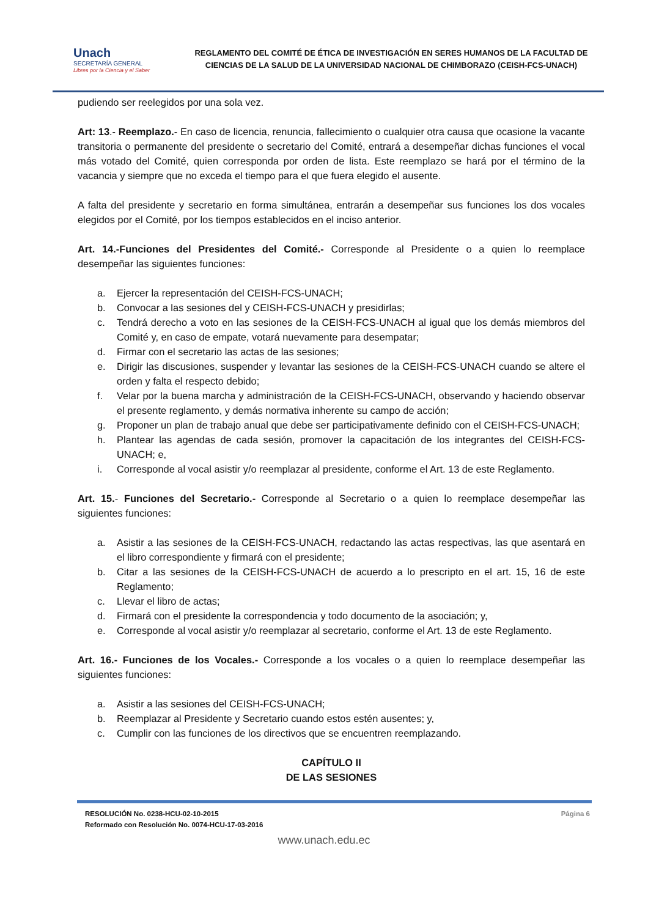Unach
SECRETARÍA GENERAL
Libres por la Ciencia y el Saber
REGLAMENTO DEL COMITÉ DE ÉTICA DE INVESTIGACIÓN EN SERES HUMANOS DE LA FACULTAD DE CIENCIAS DE LA SALUD DE LA UNIVERSIDAD NACIONAL DE CHIMBORAZO (CEISH-FCS-UNACH)
pudiendo ser reelegidos por una sola vez.
Art: 13.- Reemplazo.- En caso de licencia, renuncia, fallecimiento o cualquier otra causa que ocasione la vacante transitoria o permanente del presidente o secretario del Comité, entrará a desempeñar dichas funciones el vocal más votado del Comité, quien corresponda por orden de lista. Este reemplazo se hará por el término de la vacancia y siempre que no exceda el tiempo para el que fuera elegido el ausente.
A falta del presidente y secretario en forma simultánea, entrarán a desempeñar sus funciones los dos vocales elegidos por el Comité, por los tiempos establecidos en el inciso anterior.
Art. 14.-Funciones del Presidentes del Comité.- Corresponde al Presidente o a quien lo reemplace desempeñar las siguientes funciones:
a. Ejercer la representación del CEISH-FCS-UNACH;
b. Convocar a las sesiones del y CEISH-FCS-UNACH y presidirlas;
c. Tendrá derecho a voto en las sesiones de la CEISH-FCS-UNACH al igual que los demás miembros del Comité y, en caso de empate, votará nuevamente para desempatar;
d. Firmar con el secretario las actas de las sesiones;
e. Dirigir las discusiones, suspender y levantar las sesiones de la CEISH-FCS-UNACH cuando se altere el orden y falta el respecto debido;
f. Velar por la buena marcha y administración de la CEISH-FCS-UNACH, observando y haciendo observar el presente reglamento, y demás normativa inherente su campo de acción;
g. Proponer un plan de trabajo anual que debe ser participativamente definido con el CEISH-FCS-UNACH;
h. Plantear las agendas de cada sesión, promover la capacitación de los integrantes del CEISH-FCS-UNACH; e,
i. Corresponde al vocal asistir y/o reemplazar al presidente, conforme el Art. 13 de este Reglamento.
Art. 15.- Funciones del Secretario.- Corresponde al Secretario o a quien lo reemplace desempeñar las siguientes funciones:
a. Asistir a las sesiones de la CEISH-FCS-UNACH, redactando las actas respectivas, las que asentará en el libro correspondiente y firmará con el presidente;
b. Citar a las sesiones de la CEISH-FCS-UNACH de acuerdo a lo prescripto en el art. 15, 16 de este Reglamento;
c. Llevar el libro de actas;
d. Firmará con el presidente la correspondencia y todo documento de la asociación; y,
e. Corresponde al vocal asistir y/o reemplazar al secretario, conforme el Art. 13 de este Reglamento.
Art. 16.- Funciones de los Vocales.- Corresponde a los vocales o a quien lo reemplace desempeñar las siguientes funciones:
a. Asistir a las sesiones del CEISH-FCS-UNACH;
b. Reemplazar al Presidente y Secretario cuando estos estén ausentes; y,
c. Cumplir con las funciones de los directivos que se encuentren reemplazando.
CAPÍTULO II
DE LAS SESIONES
RESOLUCIÓN No. 0238-HCU-02-10-2015
Reformado con Resolución No. 0074-HCU-17-03-2016
Página 6
www.unach.edu.ec